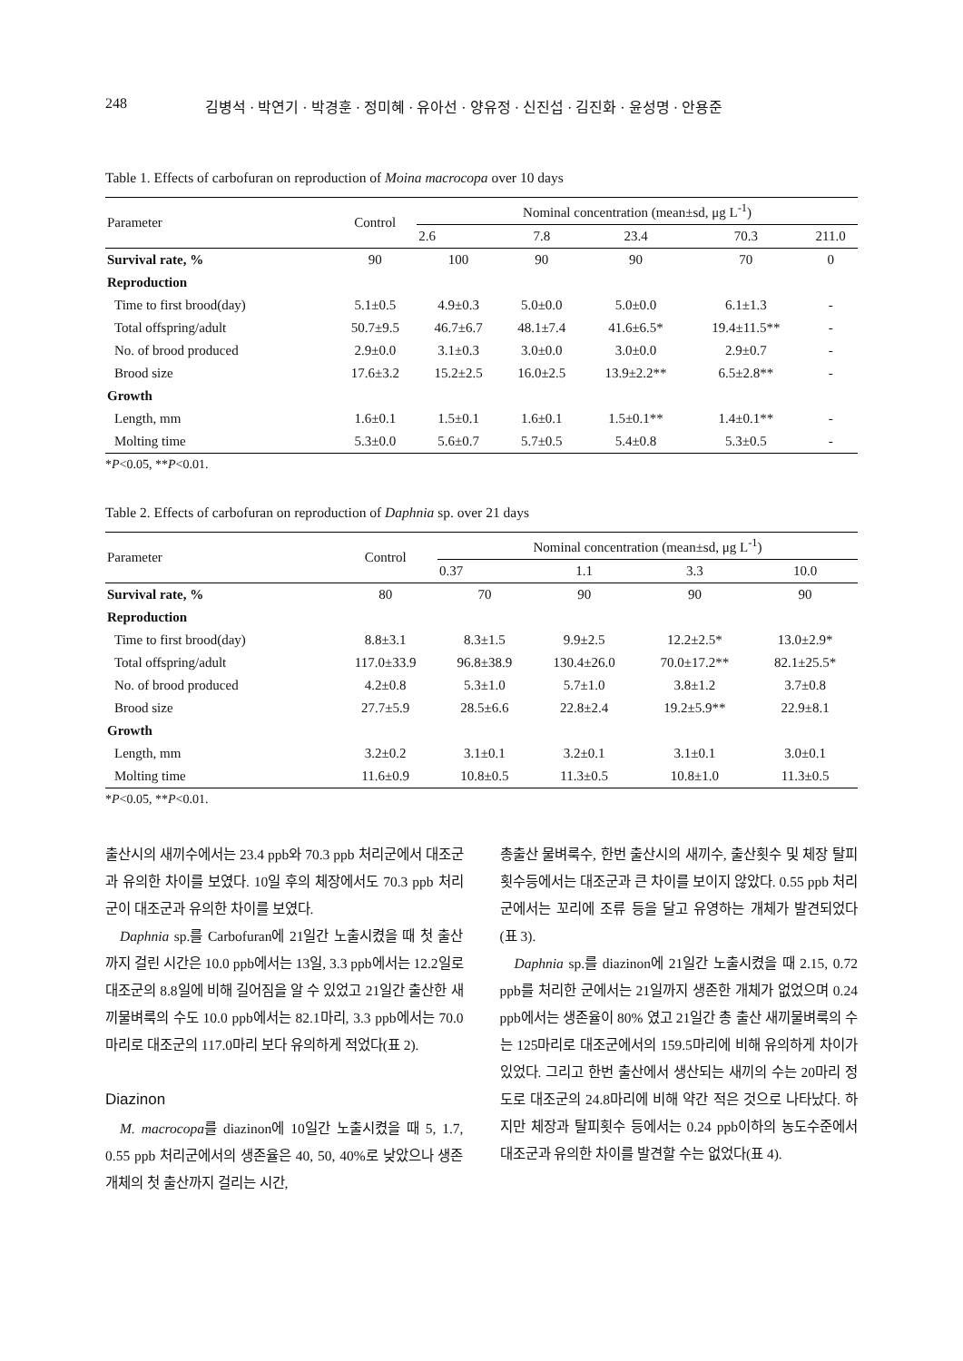248 김병석 · 박연기 · 박경훈 · 정미혜 · 유아선 · 양유정 · 신진섭 · 김진화 · 윤성명 · 안용준
Table 1. Effects of carbofuran on reproduction of Moina macrocopa over 10 days
| Parameter | Control | Nominal concentration (mean±sd, μg L<sup>-1</sup>) | | | | |
| --- | --- | --- | --- | --- | --- | --- |
| | | 2.6 | 7.8 | 23.4 | 70.3 | 211.0 |
| Survival rate, % | 90 | 100 | 90 | 90 | 70 | 0 |
| Reproduction | | | | | | |
| Time to first brood(day) | 5.1±0.5 | 4.9±0.3 | 5.0±0.0 | 5.0±0.0 | 6.1±1.3 | - |
| Total offspring/adult | 50.7±9.5 | 46.7±6.7 | 48.1±7.4 | 41.6±6.5* | 19.4±11.5** | - |
| No. of brood produced | 2.9±0.0 | 3.1±0.3 | 3.0±0.0 | 3.0±0.0 | 2.9±0.7 | - |
| Brood size | 17.6±3.2 | 15.2±2.5 | 16.0±2.5 | 13.9±2.2** | 6.5±2.8** | - |
| Growth | | | | | | |
| Length, mm | 1.6±0.1 | 1.5±0.1 | 1.6±0.1 | 1.5±0.1** | 1.4±0.1** | - |
| Molting time | 5.3±0.0 | 5.6±0.7 | 5.7±0.5 | 5.4±0.8 | 5.3±0.5 | - |
*P<0.05, **P<0.01.
Table 2. Effects of carbofuran on reproduction of Daphnia sp. over 21 days
| Parameter | Control | Nominal concentration (mean±sd, μg L<sup>-1</sup>) | | | |
| --- | --- | --- | --- | --- | --- |
| | | 0.37 | 1.1 | 3.3 | 10.0 |
| Survival rate, % | 80 | 70 | 90 | 90 | 90 |
| Reproduction | | | | | |
| Time to first brood(day) | 8.8±3.1 | 8.3±1.5 | 9.9±2.5 | 12.2±2.5* | 13.0±2.9* |
| Total offspring/adult | 117.0±33.9 | 96.8±38.9 | 130.4±26.0 | 70.0±17.2** | 82.1±25.5* |
| No. of brood produced | 4.2±0.8 | 5.3±1.0 | 5.7±1.0 | 3.8±1.2 | 3.7±0.8 |
| Brood size | 27.7±5.9 | 28.5±6.6 | 22.8±2.4 | 19.2±5.9** | 22.9±8.1 |
| Growth | | | | | |
| Length, mm | 3.2±0.2 | 3.1±0.1 | 3.2±0.1 | 3.1±0.1 | 3.0±0.1 |
| Molting time | 11.6±0.9 | 10.8±0.5 | 11.3±0.5 | 10.8±1.0 | 11.3±0.5 |
*P<0.05, **P<0.01.
출산시의 새끼수에서는 23.4 ppb와 70.3 ppb 처리군에서 대조군과 유의한 차이를 보였다. 10일 후의 체장에서도 70.3 ppb 처리군이 대조군과 유의한 차이를 보였다.
Daphnia sp.를 Carbofuran에 21일간 노출시켰을 때 첫 출산까지 걸린 시간은 10.0 ppb에서는 13일, 3.3 ppb에서는 12.2일로 대조군의 8.8일에 비해 길어짐을 알 수 있었고 21일간 출산한 새끼물벼룩의 수도 10.0 ppb에서는 82.1마리, 3.3 ppb에서는 70.0마리로 대조군의 117.0마리 보다 유의하게 적었다(표 2).
Diazinon
M. macrocopa를 diazinon에 10일간 노출시켰을 때 5, 1.7, 0.55 ppb 처리군에서의 생존율은 40, 50, 40%로 낮았으나 생존개체의 첫 출산까지 걸리는 시간,
총출산 물벼룩수, 한번 출산시의 새끼수, 출산횟수 및 체장 탈피횟수등에서는 대조군과 큰 차이를 보이지 않았다. 0.55 ppb 처리군에서는 꼬리에 조류 등을 달고 유영하는 개체가 발견되었다(표 3).
Daphnia sp.를 diazinon에 21일간 노출시켰을 때 2.15, 0.72 ppb를 처리한 군에서는 21일까지 생존한 개체가 없었으며 0.24 ppb에서는 생존율이 80% 였고 21일간 총 출산 새끼물벼룩의 수는 125마리로 대조군에서의 159.5마리에 비해 유의하게 차이가 있었다. 그리고 한번 출산에서 생산되는 새끼의 수는 20마리 정도로 대조군의 24.8마리에 비해 약간 적은 것으로 나타났다. 하지만 체장과 탈피횟수 등에서는 0.24 ppb이하의 농도수준에서 대조군과 유의한 차이를 발견할 수는 없었다(표 4).